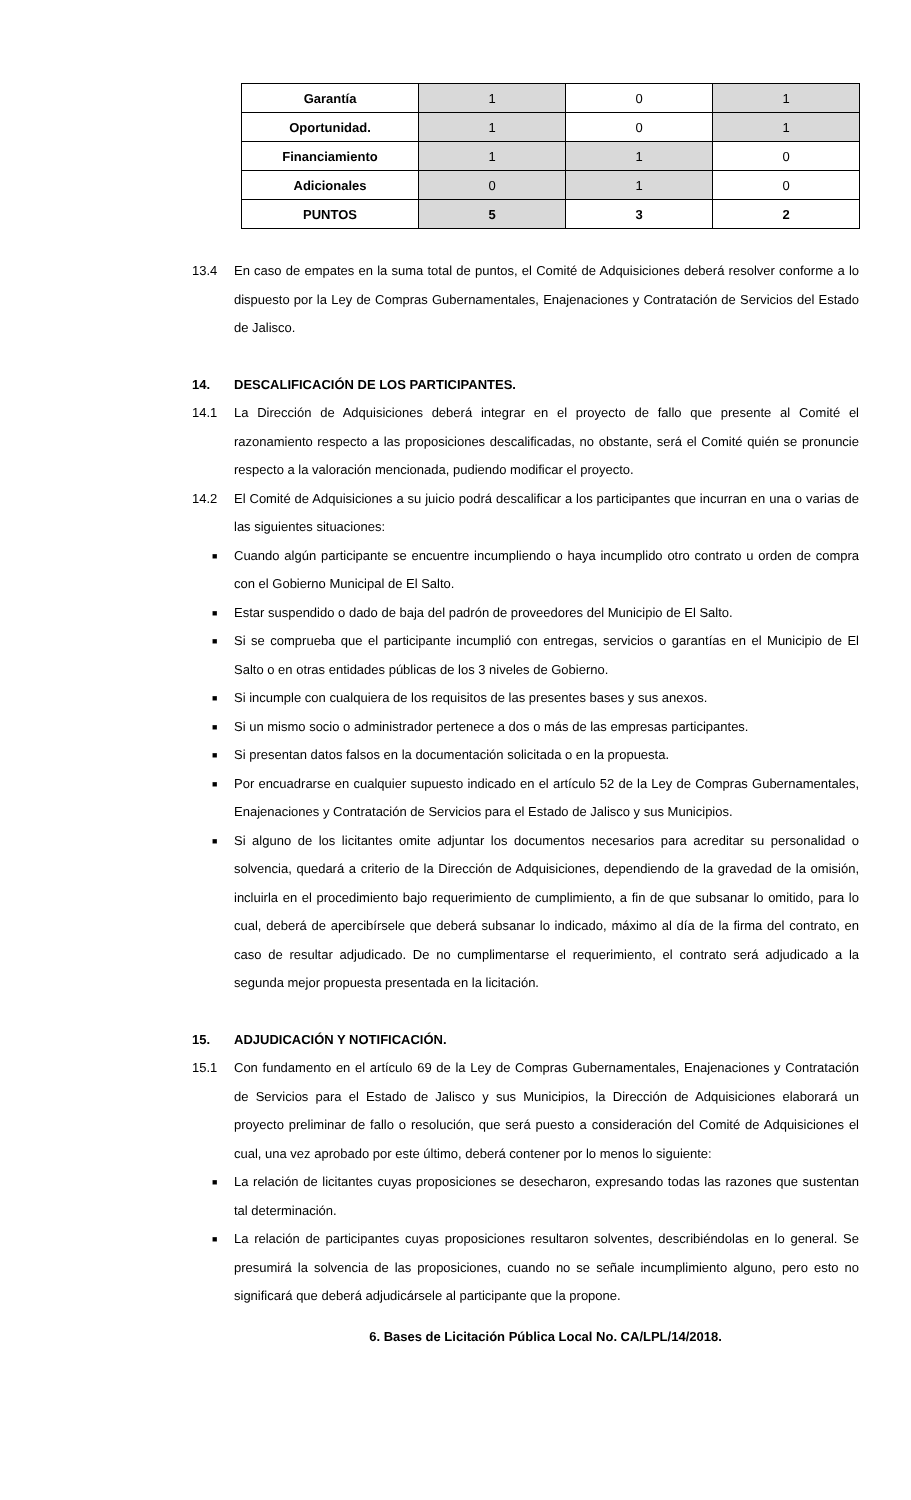| Garantía | 1 | 0 | 1 |
| Oportunidad. | 1 | 0 | 1 |
| Financiamiento | 1 | 1 | 0 |
| Adicionales | 0 | 1 | 0 |
| PUNTOS | 5 | 3 | 2 |
13.4 En caso de empates en la suma total de puntos, el Comité de Adquisiciones deberá resolver conforme a lo dispuesto por la Ley de Compras Gubernamentales, Enajenaciones y Contratación de Servicios del Estado de Jalisco.
14. DESCALIFICACIÓN DE LOS PARTICIPANTES.
14.1 La Dirección de Adquisiciones deberá integrar en el proyecto de fallo que presente al Comité el razonamiento respecto a las proposiciones descalificadas, no obstante, será el Comité quién se pronuncie respecto a la valoración mencionada, pudiendo modificar el proyecto.
14.2 El Comité de Adquisiciones a su juicio podrá descalificar a los participantes que incurran en una o varias de las siguientes situaciones:
■
Cuando algún participante se encuentre incumpliendo o haya incumplido otro contrato u orden de compra con el Gobierno Municipal de El Salto.
■
Estar suspendido o dado de baja del padrón de proveedores del Municipio de El Salto.
■
Si se comprueba que el participante incumplió con entregas, servicios o garantías en el Municipio de El Salto o en otras entidades públicas de los 3 niveles de Gobierno.
■
Si incumple con cualquiera de los requisitos de las presentes bases y sus anexos.
■
Si un mismo socio o administrador pertenece a dos o más de las empresas participantes.
■
Si presentan datos falsos en la documentación solicitada o en la propuesta.
■
Por encuadrarse en cualquier supuesto indicado en el artículo 52 de la Ley de Compras Gubernamentales, Enajenaciones y Contratación de Servicios para el Estado de Jalisco y sus Municipios.
■
Si alguno de los licitantes omite adjuntar los documentos necesarios para acreditar su personalidad o solvencia, quedará a criterio de la Dirección de Adquisiciones, dependiendo de la gravedad de la omisión, incluirla en el procedimiento bajo requerimiento de cumplimiento, a fin de que subsanar lo omitido, para lo cual, deberá de apercibírsele que deberá subsanar lo indicado, máximo al día de la firma del contrato, en caso de resultar adjudicado. De no cumplimentarse el requerimiento, el contrato será adjudicado a la segunda mejor propuesta presentada en la licitación.
15. ADJUDICACIÓN Y NOTIFICACIÓN.
15.1 Con fundamento en el artículo 69 de la Ley de Compras Gubernamentales, Enajenaciones y Contratación de Servicios para el Estado de Jalisco y sus Municipios, la Dirección de Adquisiciones elaborará un proyecto preliminar de fallo o resolución, que será puesto a consideración del Comité de Adquisiciones el cual, una vez aprobado por este último, deberá contener por lo menos lo siguiente:
■
La relación de licitantes cuyas proposiciones se desecharon, expresando todas las razones que sustentan tal determinación.
■
La relación de participantes cuyas proposiciones resultaron solventes, describiéndolas en lo general. Se presumirá la solvencia de las proposiciones, cuando no se señale incumplimiento alguno, pero esto no significará que deberá adjudicársele al participante que la propone.
6. Bases de Licitación Pública Local No. CA/LPL/14/2018.